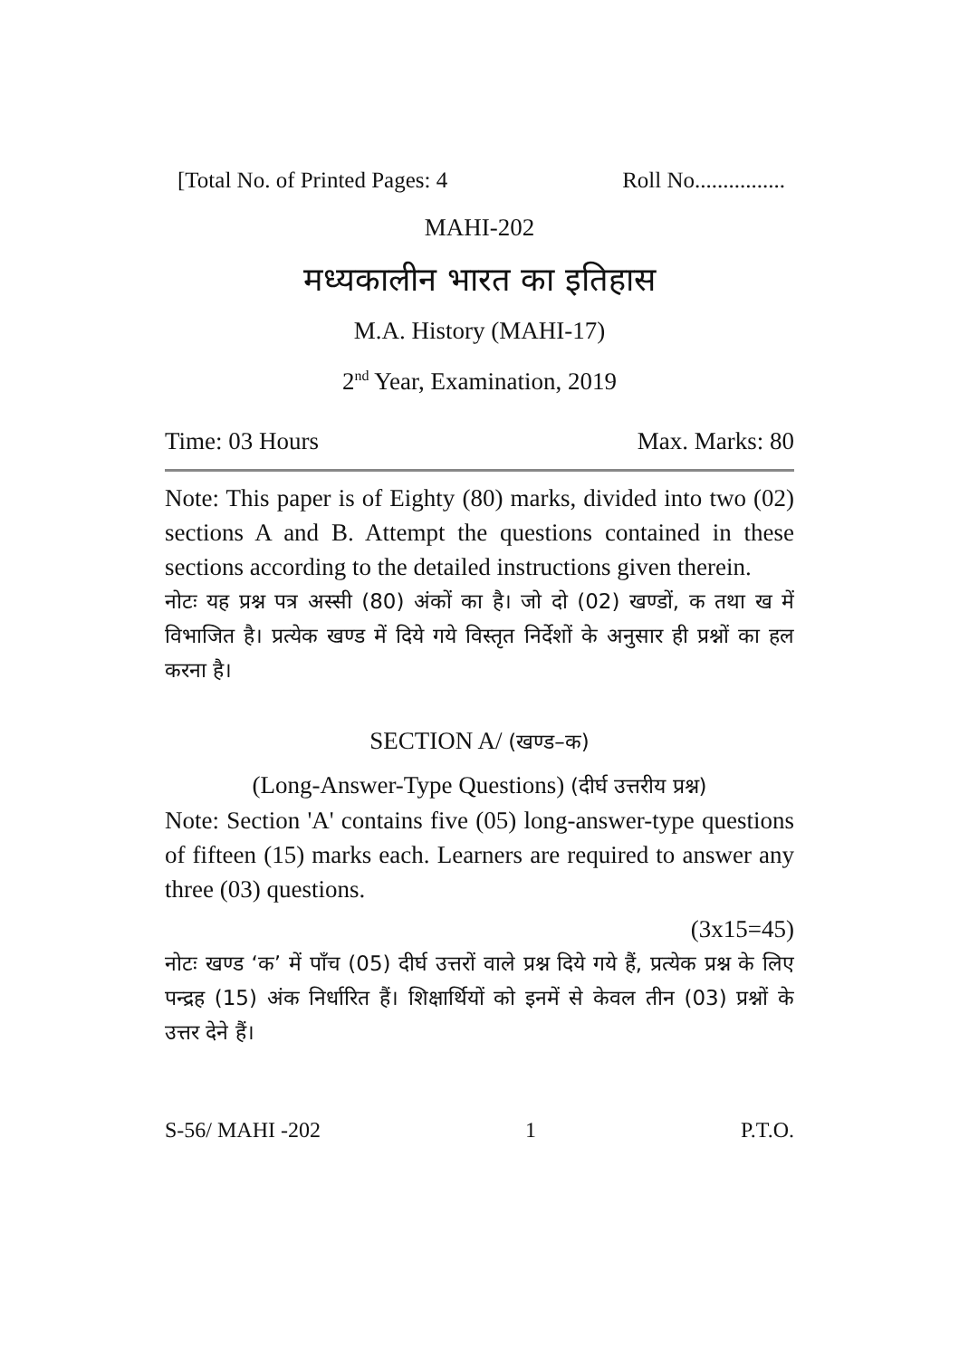[Total No. of Printed Pages: 4 Roll No................
MAHI-202
मध्यकालीन भारत का इतिहास
M.A. History (MAHI-17)
2<sup>nd</sup> Year, Examination, 2019
Time: 03 Hours Max. Marks: 80
Note: This paper is of Eighty (80) marks, divided into two (02) sections A and B. Attempt the questions contained in these sections according to the detailed instructions given therein.
नोटः यह प्रश्न पत्र अस्सी (80) अंकों का है। जो दो (02) खण्डों, क तथा ख में विभाजित है। प्रत्येक खण्ड में दिये गये विस्तृत निर्देशों के अनुसार ही प्रश्नों का हल करना है।
SECTION A/ (खण्ड–क)
(Long-Answer-Type Questions) (दीर्घ उत्तरीय प्रश्न)
Note: Section 'A' contains five (05) long-answer-type questions of fifteen (15) marks each. Learners are required to answer any three (03) questions.
(3x15=45)
नोटः खण्ड ‘क’ में पाँच (05) दीर्घ उत्तरों वाले प्रश्न दिये गये हैं, प्रत्येक प्रश्न के लिए पन्द्रह (15) अंक निर्धारित हैं। शिक्षार्थियों को इनमें से केवल तीन (03) प्रश्नों के उत्तर देने हैं।
S-56/ MAHI -202 1 P.T.O.